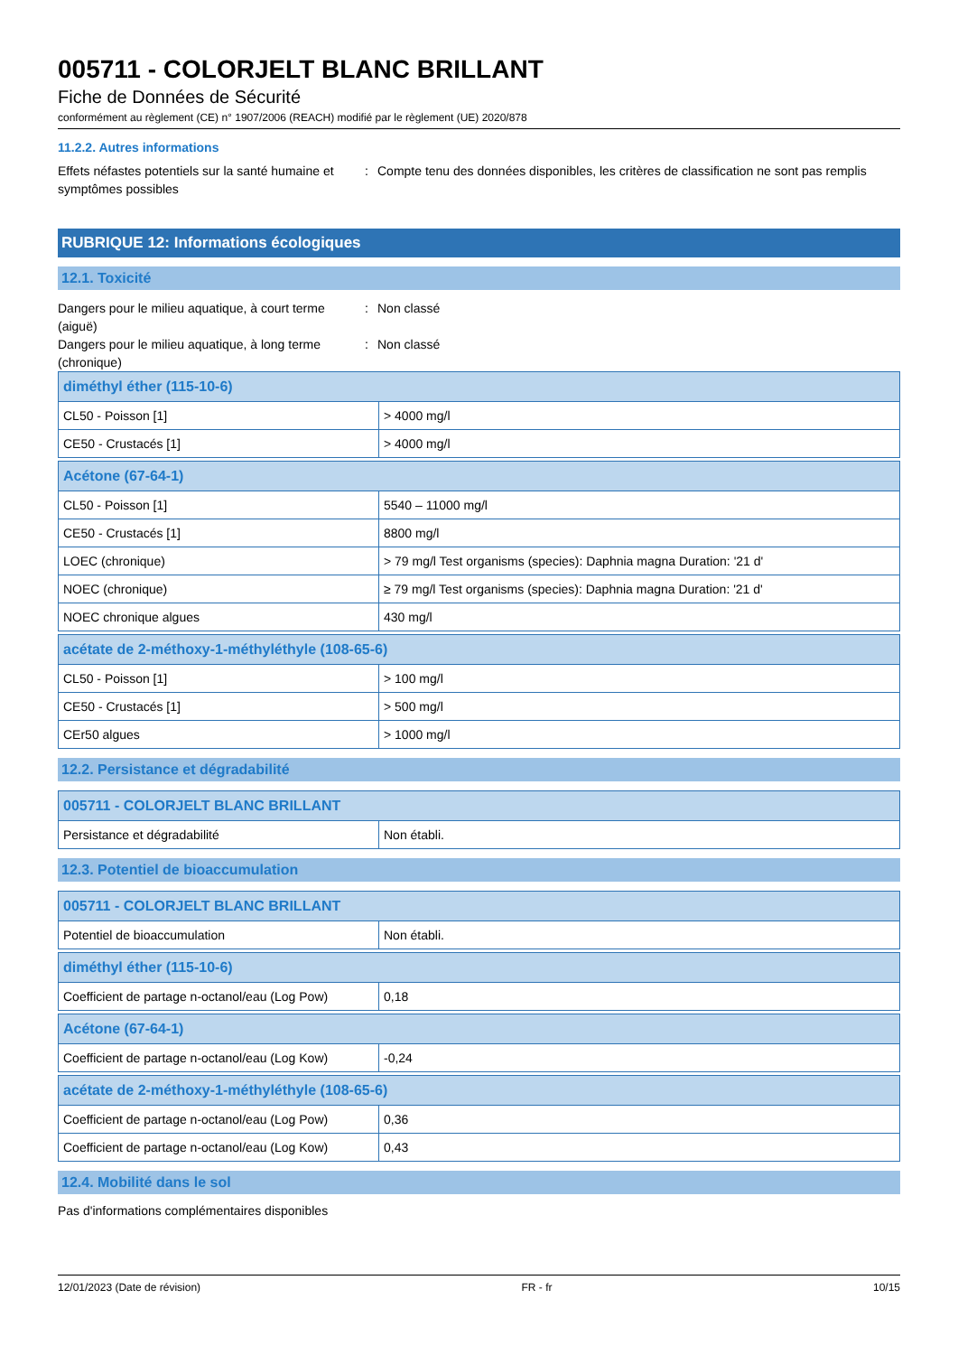005711 - COLORJELT BLANC BRILLANT
Fiche de Données de Sécurité
conformément au règlement (CE) n° 1907/2006 (REACH) modifié par le règlement (UE) 2020/878
11.2.2. Autres informations
Effets néfastes potentiels sur la santé humaine et symptômes possibles
: Compte tenu des données disponibles, les critères de classification ne sont pas remplis
RUBRIQUE 12: Informations écologiques
12.1. Toxicité
Dangers pour le milieu aquatique, à court terme (aiguë)
: Non classé
Dangers pour le milieu aquatique, à long terme (chronique)
: Non classé
| diméthyl éther (115-10-6) | |
| --- | --- |
| CL50 - Poisson [1] | > 4000 mg/l |
| CE50 - Crustacés [1] | > 4000 mg/l |
| Acétone (67-64-1) | |
| --- | --- |
| CL50 - Poisson [1] | 5540 – 11000 mg/l |
| CE50 - Crustacés [1] | 8800 mg/l |
| LOEC (chronique) | > 79 mg/l Test organisms (species): Daphnia magna Duration: '21 d' |
| NOEC (chronique) | ≥ 79 mg/l Test organisms (species): Daphnia magna Duration: '21 d' |
| NOEC chronique algues | 430 mg/l |
| acétate de 2-méthoxy-1-méthyléthyle (108-65-6) | |
| --- | --- |
| CL50 - Poisson [1] | > 100 mg/l |
| CE50 - Crustacés [1] | > 500 mg/l |
| CEr50 algues | > 1000 mg/l |
12.2. Persistance et dégradabilité
| 005711 - COLORJELT BLANC BRILLANT | |
| --- | --- |
| Persistance et dégradabilité | Non établi. |
12.3. Potentiel de bioaccumulation
| 005711 - COLORJELT BLANC BRILLANT | |
| --- | --- |
| Potentiel de bioaccumulation | Non établi. |
| diméthyl éther (115-10-6) | |
| --- | --- |
| Coefficient de partage n-octanol/eau (Log Pow) | 0,18 |
| Acétone (67-64-1) | |
| --- | --- |
| Coefficient de partage n-octanol/eau (Log Kow) | -0,24 |
| acétate de 2-méthoxy-1-méthyléthyle (108-65-6) | |
| --- | --- |
| Coefficient de partage n-octanol/eau (Log Pow) | 0,36 |
| Coefficient de partage n-octanol/eau (Log Kow) | 0,43 |
12.4. Mobilité dans le sol
Pas d'informations complémentaires disponibles
12/01/2023 (Date de révision) FR - fr 10/15